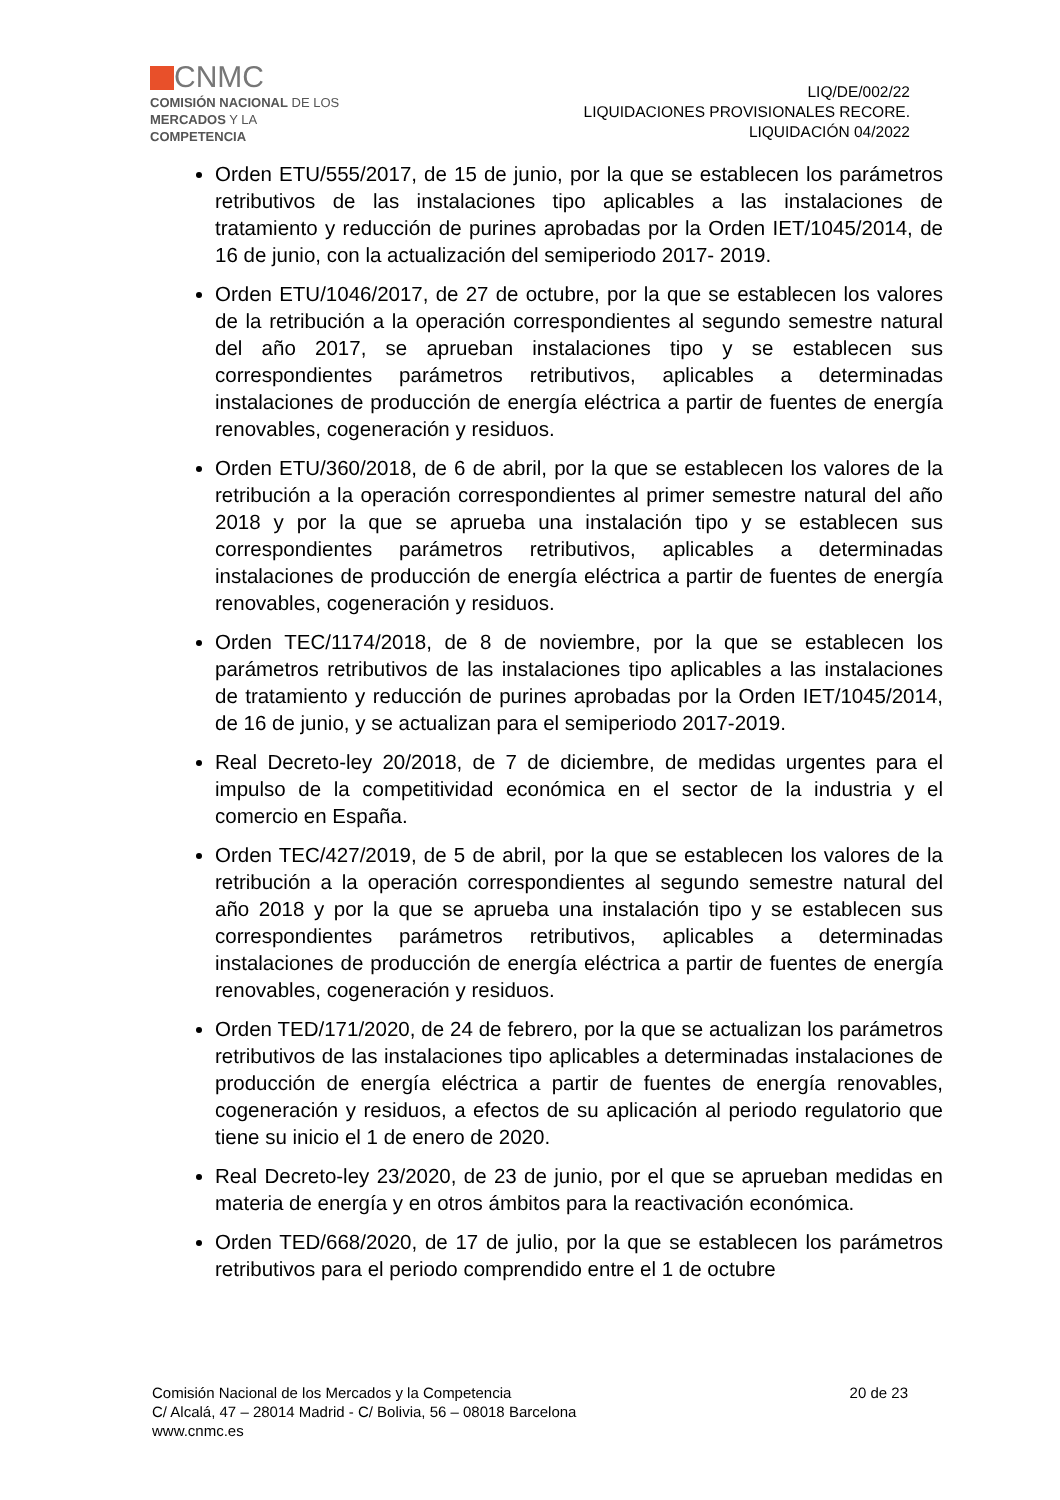CNMC
COMISIÓN NACIONAL DE LOS
MERCADOS Y LA COMPETENCIA
LIQ/DE/002/22
LIQUIDACIONES PROVISIONALES RECORE.
LIQUIDACIÓN 04/2022
Orden ETU/555/2017, de 15 de junio, por la que se establecen los parámetros retributivos de las instalaciones tipo aplicables a las instalaciones de tratamiento y reducción de purines aprobadas por la Orden IET/1045/2014, de 16 de junio, con la actualización del semiperiodo 2017- 2019.
Orden ETU/1046/2017, de 27 de octubre, por la que se establecen los valores de la retribución a la operación correspondientes al segundo semestre natural del año 2017, se aprueban instalaciones tipo y se establecen sus correspondientes parámetros retributivos, aplicables a determinadas instalaciones de producción de energía eléctrica a partir de fuentes de energía renovables, cogeneración y residuos.
Orden ETU/360/2018, de 6 de abril, por la que se establecen los valores de la retribución a la operación correspondientes al primer semestre natural del año 2018 y por la que se aprueba una instalación tipo y se establecen sus correspondientes parámetros retributivos, aplicables a determinadas instalaciones de producción de energía eléctrica a partir de fuentes de energía renovables, cogeneración y residuos.
Orden TEC/1174/2018, de 8 de noviembre, por la que se establecen los parámetros retributivos de las instalaciones tipo aplicables a las instalaciones de tratamiento y reducción de purines aprobadas por la Orden IET/1045/2014, de 16 de junio, y se actualizan para el semiperiodo 2017-2019.
Real Decreto-ley 20/2018, de 7 de diciembre, de medidas urgentes para el impulso de la competitividad económica en el sector de la industria y el comercio en España.
Orden TEC/427/2019, de 5 de abril, por la que se establecen los valores de la retribución a la operación correspondientes al segundo semestre natural del año 2018 y por la que se aprueba una instalación tipo y se establecen sus correspondientes parámetros retributivos, aplicables a determinadas instalaciones de producción de energía eléctrica a partir de fuentes de energía renovables, cogeneración y residuos.
Orden TED/171/2020, de 24 de febrero, por la que se actualizan los parámetros retributivos de las instalaciones tipo aplicables a determinadas instalaciones de producción de energía eléctrica a partir de fuentes de energía renovables, cogeneración y residuos, a efectos de su aplicación al periodo regulatorio que tiene su inicio el 1 de enero de 2020.
Real Decreto-ley 23/2020, de 23 de junio, por el que se aprueban medidas en materia de energía y en otros ámbitos para la reactivación económica.
Orden TED/668/2020, de 17 de julio, por la que se establecen los parámetros retributivos para el periodo comprendido entre el 1 de octubre
20 de 23 Comisión Nacional de los Mercados y la Competencia
C/ Alcalá, 47 – 28014 Madrid - C/ Bolivia, 56 – 08018 Barcelona
www.cnmc.es